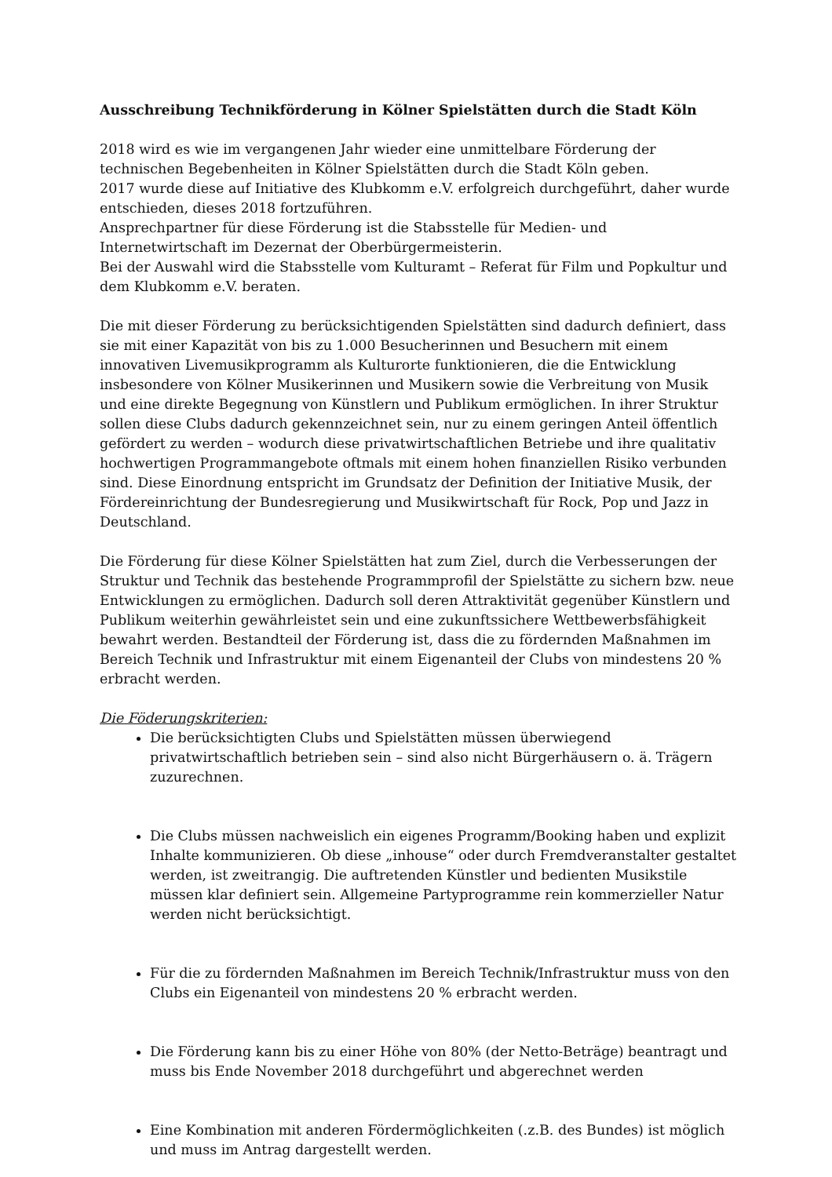Ausschreibung Technikförderung in Kölner Spielstätten durch die Stadt Köln
2018 wird es wie im vergangenen Jahr wieder eine unmittelbare Förderung der technischen Begebenheiten in Kölner Spielstätten durch die Stadt Köln geben.
2017 wurde diese auf Initiative des Klubkomm e.V. erfolgreich durchgeführt, daher wurde entschieden, dieses 2018 fortzuführen.
Ansprechpartner für diese Förderung ist die Stabsstelle für Medien- und Internetwirtschaft im Dezernat der Oberbürgermeisterin.
Bei der Auswahl wird die Stabsstelle vom Kulturamt – Referat für Film und Popkultur und dem Klubkomm e.V. beraten.
Die mit dieser Förderung zu berücksichtigenden Spielstätten sind dadurch definiert, dass sie mit einer Kapazität von bis zu 1.000 Besucherinnen und Besuchern mit einem innovativen Livemusikprogramm als Kulturorte funktionieren, die die Entwicklung insbesondere von Kölner Musikerinnen und Musikern sowie die Verbreitung von Musik und eine direkte Begegnung von Künstlern und Publikum ermöglichen. In ihrer Struktur sollen diese Clubs dadurch gekennzeichnet sein, nur zu einem geringen Anteil öffentlich gefördert zu werden – wodurch diese privatwirtschaftlichen Betriebe und ihre qualitativ hochwertigen Programmangebote oftmals mit einem hohen finanziellen Risiko verbunden sind. Diese Einordnung entspricht im Grundsatz der Definition der Initiative Musik, der Fördereinrichtung der Bundesregierung und Musikwirtschaft für Rock, Pop und Jazz in Deutschland.
Die Förderung für diese Kölner Spielstätten hat zum Ziel, durch die Verbesserungen der Struktur und Technik das bestehende Programmprofil der Spielstätte zu sichern bzw. neue Entwicklungen zu ermöglichen. Dadurch soll deren Attraktivität gegenüber Künstlern und Publikum weiterhin gewährleistet sein und eine zukunftssichere Wettbewerbsfähigkeit bewahrt werden. Bestandteil der Förderung ist, dass die zu fördernden Maßnahmen im Bereich Technik und Infrastruktur mit einem Eigenanteil der Clubs von mindestens 20 % erbracht werden.
Die Föderungskriterien:
Die berücksichtigten Clubs und Spielstätten müssen überwiegend privatwirtschaftlich betrieben sein – sind also nicht Bürgerhäusern o. ä. Trägern zuzurechnen.
Die Clubs müssen nachweislich ein eigenes Programm/Booking haben und explizit Inhalte kommunizieren. Ob diese „inhouse“ oder durch Fremdveranstalter gestaltet werden, ist zweitrangig. Die auftretenden Künstler und bedienten Musikstile müssen klar definiert sein. Allgemeine Partyprogramme rein kommerzieller Natur werden nicht berücksichtigt.
Für die zu fördernden Maßnahmen im Bereich Technik/Infrastruktur muss von den Clubs ein Eigenanteil von mindestens 20 % erbracht werden.
Die Förderung kann bis zu einer Höhe von 80% (der Netto-Beträge) beantragt und muss bis Ende November 2018 durchgeführt und abgerechnet werden
Eine Kombination mit anderen Fördermöglichkeiten (.z.B. des Bundes) ist möglich und muss im Antrag dargestellt werden.